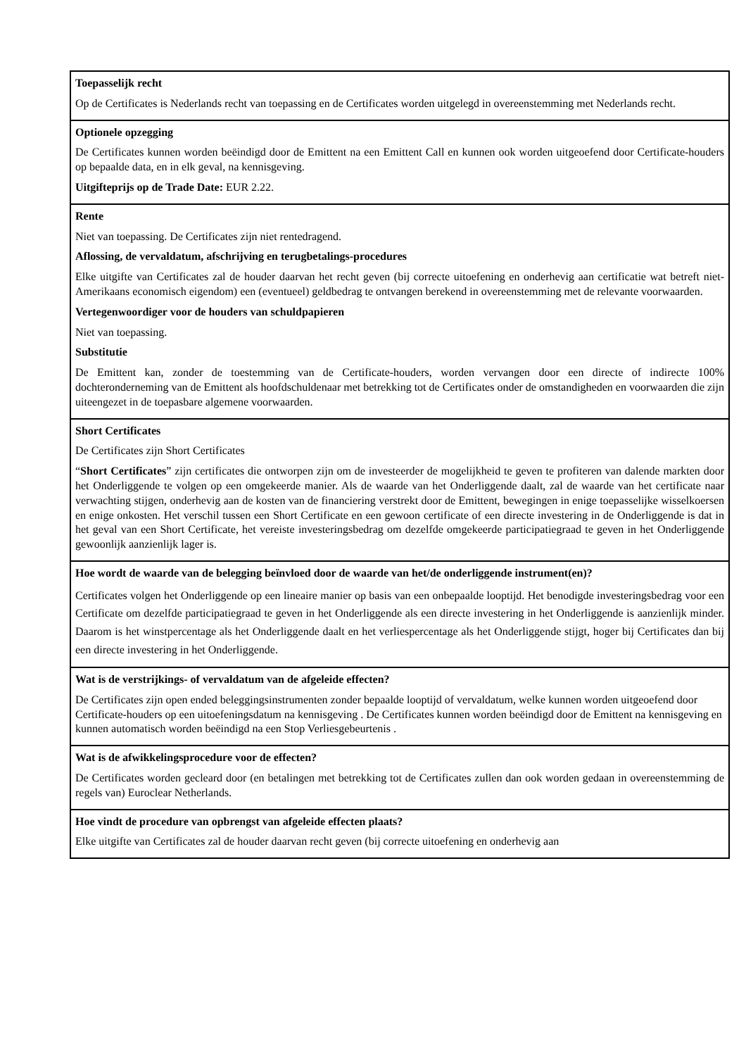| Toepasselijk recht Op de Certificates is Nederlands recht van toepassing en de Certificates worden uitgelegd in overeenstemming met Nederlands recht. |
| Optionele opzegging De Certificates kunnen worden beëindigd door de Emittent na een Emittent Call en kunnen ook worden uitgeoefend door Certificate-houders op bepaalde data, en in elk geval, na kennisgeving. Uitgifteprijs op de Trade Date: EUR 2.22. |
| Rente Niet van toepassing. De Certificates zijn niet rentedragend. Aflossing, de vervaldatum, afschrijving en terugbetalings-procedures Elke uitgifte van Certificates zal de houder daarvan het recht geven (bij correcte uitoefening en onderhevig aan certificatie wat betreft niet-Amerikaans economisch eigendom) een (eventueel) geldbedrag te ontvangen berekend in overeenstemming met de relevante voorwaarden. Vertegenwoordiger voor de houders van schuldpapieren Niet van toepassing. Substitutie De Emittent kan, zonder de toestemming van de Certificate-houders, worden vervangen door een directe of indirecte 100% dochteronderneming van de Emittent als hoofdschuldenaar met betrekking tot de Certificates onder de omstandigheden en voorwaarden die zijn uiteengezet in de toepasbare algemene voorwaarden. |
| Short Certificates De Certificates zijn Short Certificates “ Short Certificates ” zijn certificates die ontworpen zijn om de investeerder de mogelijkheid te geven te profiteren van dalende markten door het Onderliggende te volgen op een omgekeerde manier. Als de waarde van het Onderliggende daalt, zal de waarde van het certificate naar verwachting stijgen, onderhevig aan de kosten van de financiering verstrekt door de Emittent, bewegingen in enige toepasselijke wisselkoersen en enige onkosten. Het verschil tussen een Short Certificate en een gewoon certificate of een directe investering in de Onderliggende is dat in het geval van een Short Certificate, het vereiste investeringsbedrag om dezelfde omgekeerde participatiegraad te geven in het Onderliggende gewoonlijk aanzienlijk lager is. |
| Hoe wordt de waarde van de belegging beïnvloed door de waarde van het/de onderliggende instrument(en)? Certificates volgen het Onderliggende op een lineaire manier op basis van een onbepaalde looptijd. Het benodigde investeringsbedrag voor een Certificate om dezelfde participatiegraad te geven in het Onderliggende als een directe investering in het Onderliggende is aanzienlijk minder. Daarom is het winstpercentage als het Onderliggende daalt en het verliespercentage als het Onderliggende stijgt, hoger bij Certificates dan bij een directe investering in het Onderliggende. |
| Wat is de verstrijkings- of vervaldatum van de afgeleide effecten? De Certificates zijn open ended beleggingsinstrumenten zonder bepaalde looptijd of vervaldatum, welke kunnen worden uitgeoefend door Certificate-houders op een uitoefeningsdatum na kennisgeving . De Certificates kunnen worden beëindigd door de Emittent na kennisgeving en kunnen automatisch worden beëindigd na een Stop Verliesgebeurtenis . |
| Wat is de afwikkelingsprocedure voor de effecten? De Certificates worden gecleard door (en betalingen met betrekking tot de Certificates zullen dan ook worden gedaan in overeenstemming de regels van) Euroclear Netherlands. |
| Hoe vindt de procedure van opbrengst van afgeleide effecten plaats? Elke uitgifte van Certificates zal de houder daarvan recht geven (bij correcte uitoefening en onderhevig aan |